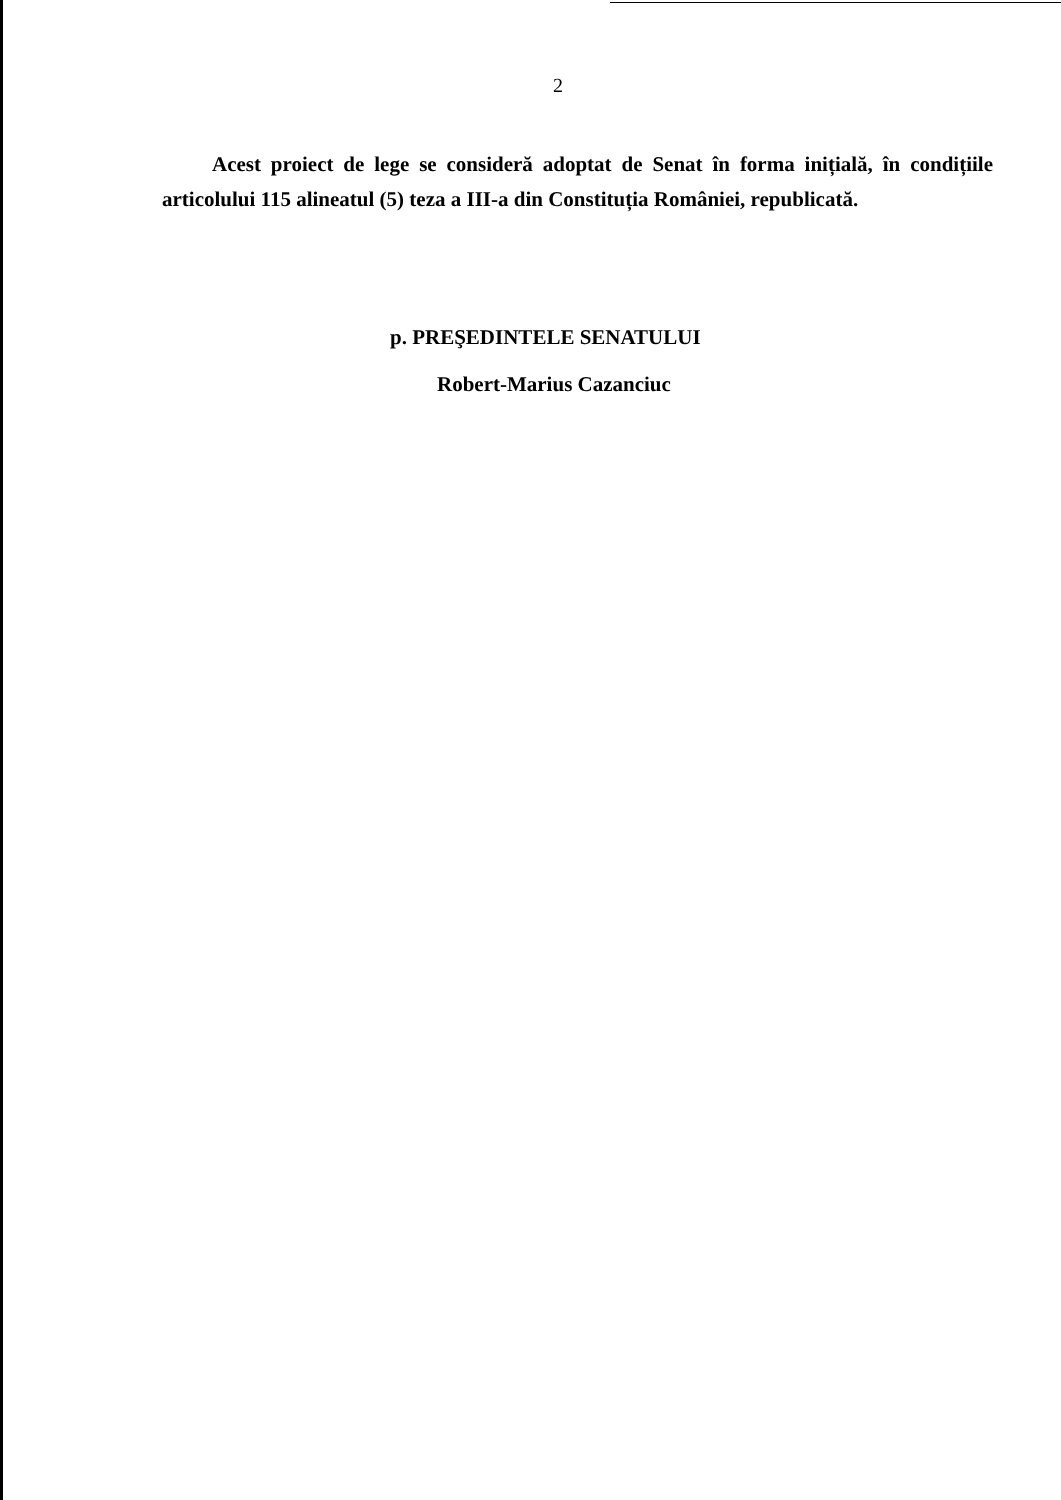2
Acest proiect de lege se consideră adoptat de Senat în forma inițială, în condițiile articolului 115 alineatul (5) teza a III-a din Constituția României, republicată.
p. PREŞEDINTELE SENATULUI
Robert-Marius Cazanciuc